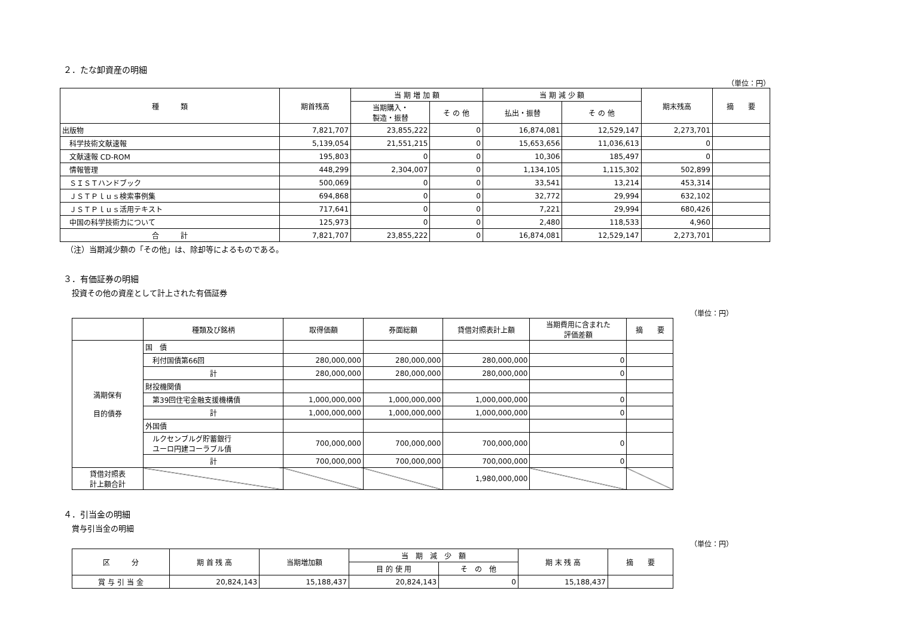２．たな卸資産の明細
（単位：円）
| 種 類 | 期首残高 | 当 期 増 加 額 | | 当 期 減 少 額 | | 期末残高 | 摘 要 |
| --- | --- | --- | --- | --- | --- | --- | --- |
| | | 当期購入・ 製造・振替 | そ の 他 | 払出・振替 | そ の 他 | | |
| 出版物 | 7,821,707 | 23,855,222 | 0 | 16,874,081 | 12,529,147 | 2,273,701 | |
| 科学技術文献速報 | 5,139,054 | 21,551,215 | 0 | 15,653,656 | 11,036,613 | 0 | |
| 文献速報 CD-ROM | 195,803 | 0 | 0 | 10,306 | 185,497 | 0 | |
| 情報管理 | 448,299 | 2,304,007 | 0 | 1,134,105 | 1,115,302 | 502,899 | |
| ＳＩＳＴハンドブック | 500,069 | 0 | 0 | 33,541 | 13,214 | 453,314 | |
| ＪＳＴＰｌｕｓ検索事例集 | 694,868 | 0 | 0 | 32,772 | 29,994 | 632,102 | |
| ＪＳＴＰｌｕｓ活用テキスト | 717,641 | 0 | 0 | 7,221 | 29,994 | 680,426 | |
| 中国の科学技術力について | 125,973 | 0 | 0 | 2,480 | 118,533 | 4,960 | |
| 合 計 | 7,821,707 | 23,855,222 | 0 | 16,874,081 | 12,529,147 | 2,273,701 | |
（注）当期減少額の「その他」は、除却等によるものである。
３．有価証券の明細
投資その他の資産として計上された有価証券
（単位：円）
| | 種類及び銘柄 | 取得価額 | 券面総額 | 貸借対照表計上額 | 当期費用に含まれた 評価差額 | 摘 要 |
| --- | --- | --- | --- | --- | --- | --- |
| 満期保有 目的債券 | 国 債 | | | | | |
| | 利付国債第66回 | 280,000,000 | 280,000,000 | 280,000,000 | 0 | |
| | 計 | 280,000,000 | 280,000,000 | 280,000,000 | 0 | |
| | 財投機関債 | | | | | |
| | 第39回住宅金融支援機構債 | 1,000,000,000 | 1,000,000,000 | 1,000,000,000 | 0 | |
| | 計 | 1,000,000,000 | 1,000,000,000 | 1,000,000,000 | 0 | |
| | 外国債 | | | | | |
| | ルクセンブルグ貯蓄銀行 ユーロ円建コーラブル債 | 700,000,000 | 700,000,000 | 700,000,000 | 0 | |
| | 計 | 700,000,000 | 700,000,000 | 700,000,000 | 0 | |
| 貸借対照表 計上額合計 | | | | 1,980,000,000 | | |
４．引当金の明細
賞与引当金の明細
（単位：円）
| 区 分 | 期 首 残 高 | 当期増加額 | 当 期 減 少 額 | | 期 末 残 高 | 摘 要 |
| --- | --- | --- | --- | --- | --- | --- |
| | | | 目 的 使 用 | そ の 他 | | |
| 賞 与 引 当 金 | 20,824,143 | 15,188,437 | 20,824,143 | 0 | 15,188,437 | |